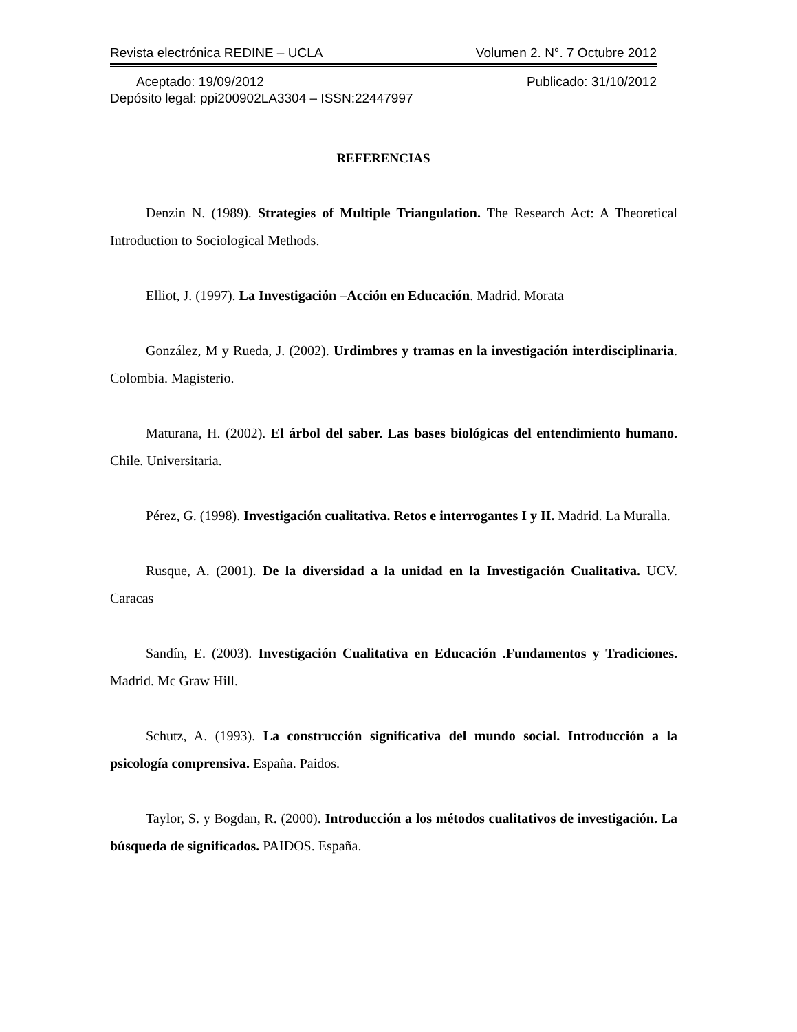Revista electrónica REDINE – UCLA Volumen 2. N°. 7 Octubre 2012
Aceptado: 19/09/2012 Publicado: 31/10/2012
Depósito legal: ppi200902LA3304 – ISSN:22447997
REFERENCIAS
Denzin N. (1989). Strategies of Multiple Triangulation. The Research Act: A Theoretical Introduction to Sociological Methods.
Elliot, J. (1997). La Investigación –Acción en Educación. Madrid. Morata
González, M y Rueda, J. (2002). Urdimbres y tramas en la investigación interdisciplinaria. Colombia. Magisterio.
Maturana, H. (2002). El árbol del saber. Las bases biológicas del entendimiento humano. Chile. Universitaria.
Pérez, G. (1998). Investigación cualitativa. Retos e interrogantes I y II. Madrid. La Muralla.
Rusque, A. (2001). De la diversidad a la unidad en la Investigación Cualitativa. UCV. Caracas
Sandín, E. (2003). Investigación Cualitativa en Educación .Fundamentos y Tradiciones. Madrid. Mc Graw Hill.
Schutz, A. (1993). La construcción significativa del mundo social. Introducción a la psicología comprensiva. España. Paidos.
Taylor, S. y Bogdan, R. (2000). Introducción a los métodos cualitativos de investigación. La búsqueda de significados. PAIDOS. España.